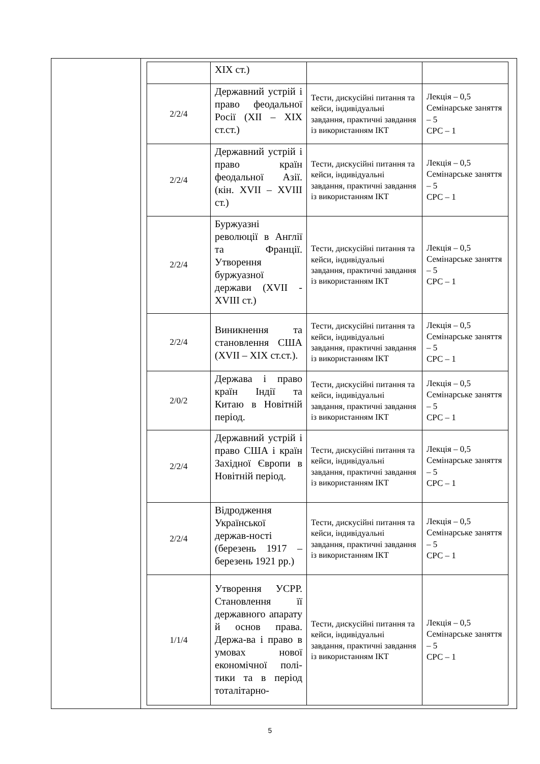| | XIX ст.) | | |
| 2/2/4 | Державний устрій і право феодальної Росії (XII – XIX ст.ст.) | Тести, дискусійні питання та кейси, індивідуальні завдання, практичні завдання із використанням ІКТ | Лекція – 0,5 Семінарське заняття – 5 СРС – 1 |
| 2/2/4 | Державний устрій і право країн феодальної Азії. (кін. XVII – XVIII ст.) | Тести, дискусійні питання та кейси, індивідуальні завдання, практичні завдання із використанням ІКТ | Лекція – 0,5 Семінарське заняття – 5 СРС – 1 |
| 2/2/4 | Буржуазні революції в Англії та Франції. Утворення буржуазної держави (XVII - XVIII ст.) | Тести, дискусійні питання та кейси, індивідуальні завдання, практичні завдання із використанням ІКТ | Лекція – 0,5 Семінарське заняття – 5 СРС – 1 |
| 2/2/4 | Виникнення та становлення США (XVII – XIX ст.ст.). | Тести, дискусійні питання та кейси, індивідуальні завдання, практичні завдання із використанням ІКТ | Лекція – 0,5 Семінарське заняття – 5 СРС – 1 |
| 2/0/2 | Держава і право країн Індії та Китаю в Новітній період. | Тести, дискусійні питання та кейси, індивідуальні завдання, практичні завдання із використанням ІКТ | Лекція – 0,5 Семінарське заняття – 5 СРС – 1 |
| 2/2/4 | Державний устрій і право США і країн Західної Європи в Новітній період. | Тести, дискусійні питання та кейси, індивідуальні завдання, практичні завдання із використанням ІКТ | Лекція – 0,5 Семінарське заняття – 5 СРС – 1 |
| 2/2/4 | Відродження Української держав-ності (березень 1917 – березень 1921 рр.) | Тести, дискусійні питання та кейси, індивідуальні завдання, практичні завдання із використанням ІКТ | Лекція – 0,5 Семінарське заняття – 5 СРС – 1 |
| 1/1/4 | Утворення УСРР. Становлення її державного апарату й основ права. Держа-ва і право в умовах нової економічної полі-тики та в період тоталітарно- | Тести, дискусійні питання та кейси, індивідуальні завдання, практичні завдання із використанням ІКТ | Лекція – 0,5 Семінарське заняття – 5 СРС – 1 |
5